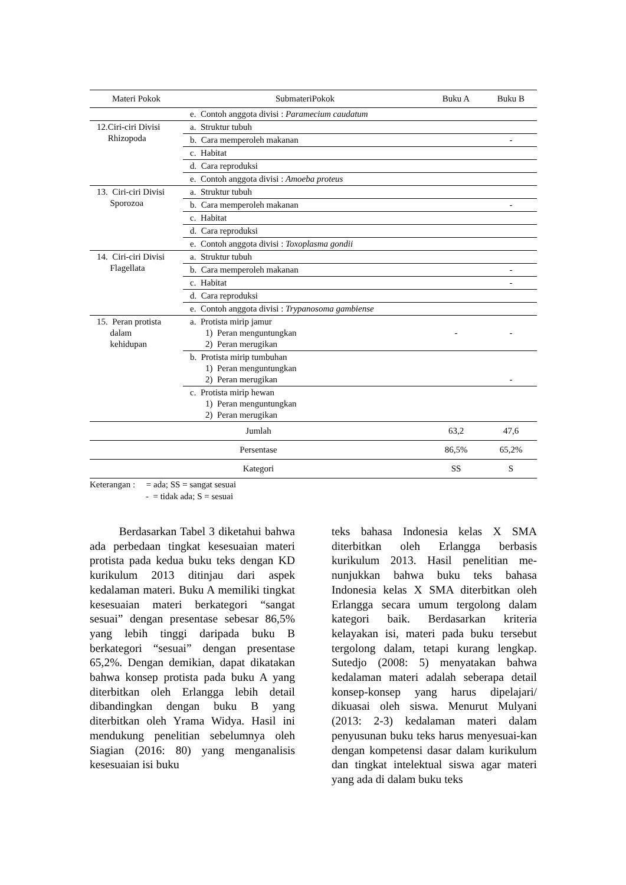| Materi Pokok | SubmateriPokok | Buku A | Buku B |
| --- | --- | --- | --- |
| | e. Contoh anggota divisi : Paramecium caudatum | | |
| 12.Ciri-ciri Divisi Rhizopoda | a. Struktur tubuh | | |
| | b. Cara memperoleh makanan | | - |
| | c. Habitat | | |
| | d. Cara reproduksi | | |
| | e. Contoh anggota divisi : Amoeba proteus | | |
| 13. Ciri-ciri Divisi Sporozoa | a. Struktur tubuh | | |
| | b. Cara memperoleh makanan | | - |
| | c. Habitat | | |
| | d. Cara reproduksi | | |
| | e. Contoh anggota divisi : Toxoplasma gondii | | |
| 14. Ciri-ciri Divisi Flagellata | a. Struktur tubuh | | |
| | b. Cara memperoleh makanan | | - |
| | c. Habitat | | - |
| | d. Cara reproduksi | | |
| | e. Contoh anggota divisi : Trypanosoma gambiense | | |
| 15. Peran protista dalam kehidupan | a. Protista mirip jamur 1) Peran menguntungkan 2) Peran merugikan | - | - |
| | b. Protista mirip tumbuhan 1) Peran menguntungkan 2) Peran merugikan | | - |
| | c. Protista mirip hewan 1) Peran menguntungkan 2) Peran merugikan | | |
| Jumlah | | 63,2 | 47,6 |
| Persentase | | 86,5% | 65,2% |
| Kategori | | SS | S |
Keterangan : = ada; SS = sangat sesuai
- = tidak ada; S = sesuai
Berdasarkan Tabel 3 diketahui bahwa ada perbedaan tingkat kesesuaian materi protista pada kedua buku teks dengan KD kurikulum 2013 ditinjau dari aspek kedalaman materi. Buku A memiliki tingkat kesesuaian materi berkategori “sangat sesuai” dengan presentase sebesar 86,5% yang lebih tinggi daripada buku B berkategori “sesuai” dengan presentase 65,2%. Dengan demikian, dapat dikatakan bahwa konsep protista pada buku A yang diterbitkan oleh Erlangga lebih detail dibandingkan dengan buku B yang diterbitkan oleh Yrama Widya. Hasil ini mendukung penelitian sebelumnya oleh Siagian (2016: 80) yang menganalisis kesesuaian isi buku
teks bahasa Indonesia kelas X SMA diterbitkan oleh Erlangga berbasis kurikulum 2013. Hasil penelitian me-nunjukkan bahwa buku teks bahasa Indonesia kelas X SMA diterbitkan oleh Erlangga secara umum tergolong dalam kategori baik. Berdasarkan kriteria kelayakan isi, materi pada buku tersebut tergolong dalam, tetapi kurang lengkap. Sutedjo (2008: 5) menyatakan bahwa kedalaman materi adalah seberapa detail konsep-konsep yang harus dipelajari/ dikuasai oleh siswa. Menurut Mulyani (2013: 2-3) kedalaman materi dalam penyusunan buku teks harus menyesuai-kan dengan kompetensi dasar dalam kurikulum dan tingkat intelektual siswa agar materi yang ada di dalam buku teks